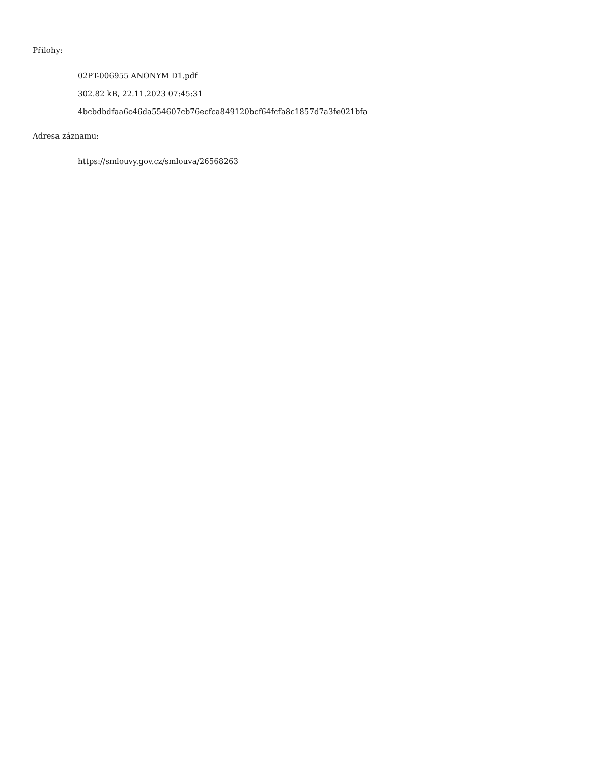Přílohy:
02PT-006955 ANONYM D1.pdf
302.82 kB, 22.11.2023 07:45:31
4bcbdbdfaa6c46da554607cb76ecfca849120bcf64fcfa8c1857d7a3fe021bfa
Adresa záznamu:
https://smlouvy.gov.cz/smlouva/26568263